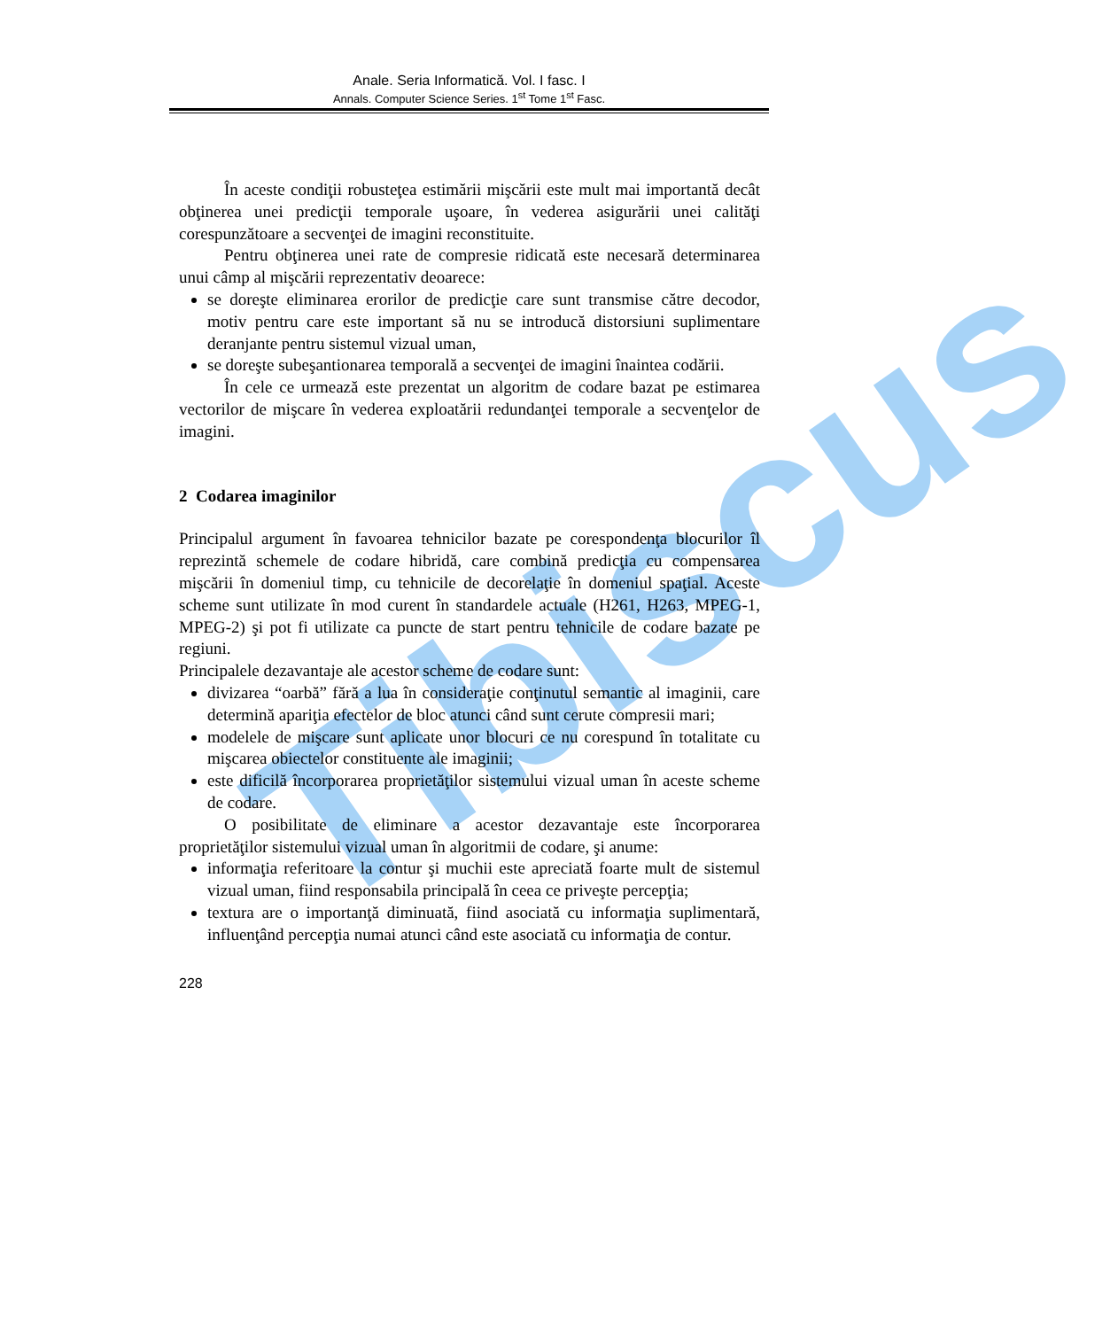Anale. Seria Informatică. Vol. I fasc. I
Annals. Computer Science Series. 1<sup>st</sup> Tome 1<sup>st</sup> Fasc.
Tibiscus
În aceste condiţii robusteţea estimării mişcării este mult mai importantă decât obţinerea unei predicţii temporale uşoare, în vederea asigurării unei calităţi corespunzătoare a secvenţei de imagini reconstituite.
Pentru obţinerea unei rate de compresie ridicată este necesară determinarea unui câmp al mişcării reprezentativ deoarece:
se doreşte eliminarea erorilor de predicţie care sunt transmise către decodor, motiv pentru care este important să nu se introducă distorsiuni suplimentare deranjante pentru sistemul vizual uman,
se doreşte subeşantionarea temporală a secvenţei de imagini înaintea codării.
În cele ce urmează este prezentat un algoritm de codare bazat pe estimarea vectorilor de mişcare în vederea exploatării redundanţei temporale a secvenţelor de imagini.
2 Codarea imaginilor
Principalul argument în favoarea tehnicilor bazate pe corespondenţa blocurilor îl reprezintă schemele de codare hibridă, care combină predicţia cu compensarea mişcării în domeniul timp, cu tehnicile de decorelaţie în domeniul spaţial. Aceste scheme sunt utilizate în mod curent în standardele actuale (H261, H263, MPEG-1, MPEG-2) şi pot fi utilizate ca puncte de start pentru tehnicile de codare bazate pe regiuni.
Principalele dezavantaje ale acestor scheme de codare sunt:
divizarea “oarbă” fără a lua în consideraţie conţinutul semantic al imaginii, care determină apariţia efectelor de bloc atunci când sunt cerute compresii mari;
modelele de mişcare sunt aplicate unor blocuri ce nu corespund în totalitate cu mişcarea obiectelor constituente ale imaginii;
este dificilă încorporarea proprietăţilor sistemului vizual uman în aceste scheme de codare.
O posibilitate de eliminare a acestor dezavantaje este încorporarea proprietăţilor sistemului vizual uman în algoritmii de codare, şi anume:
informaţia referitoare la contur şi muchii este apreciată foarte mult de sistemul vizual uman, fiind responsabila principală în ceea ce priveşte percepţia;
textura are o importanţă diminuată, fiind asociată cu informaţia suplimentară, influenţând percepţia numai atunci când este asociată cu informaţia de contur.
228